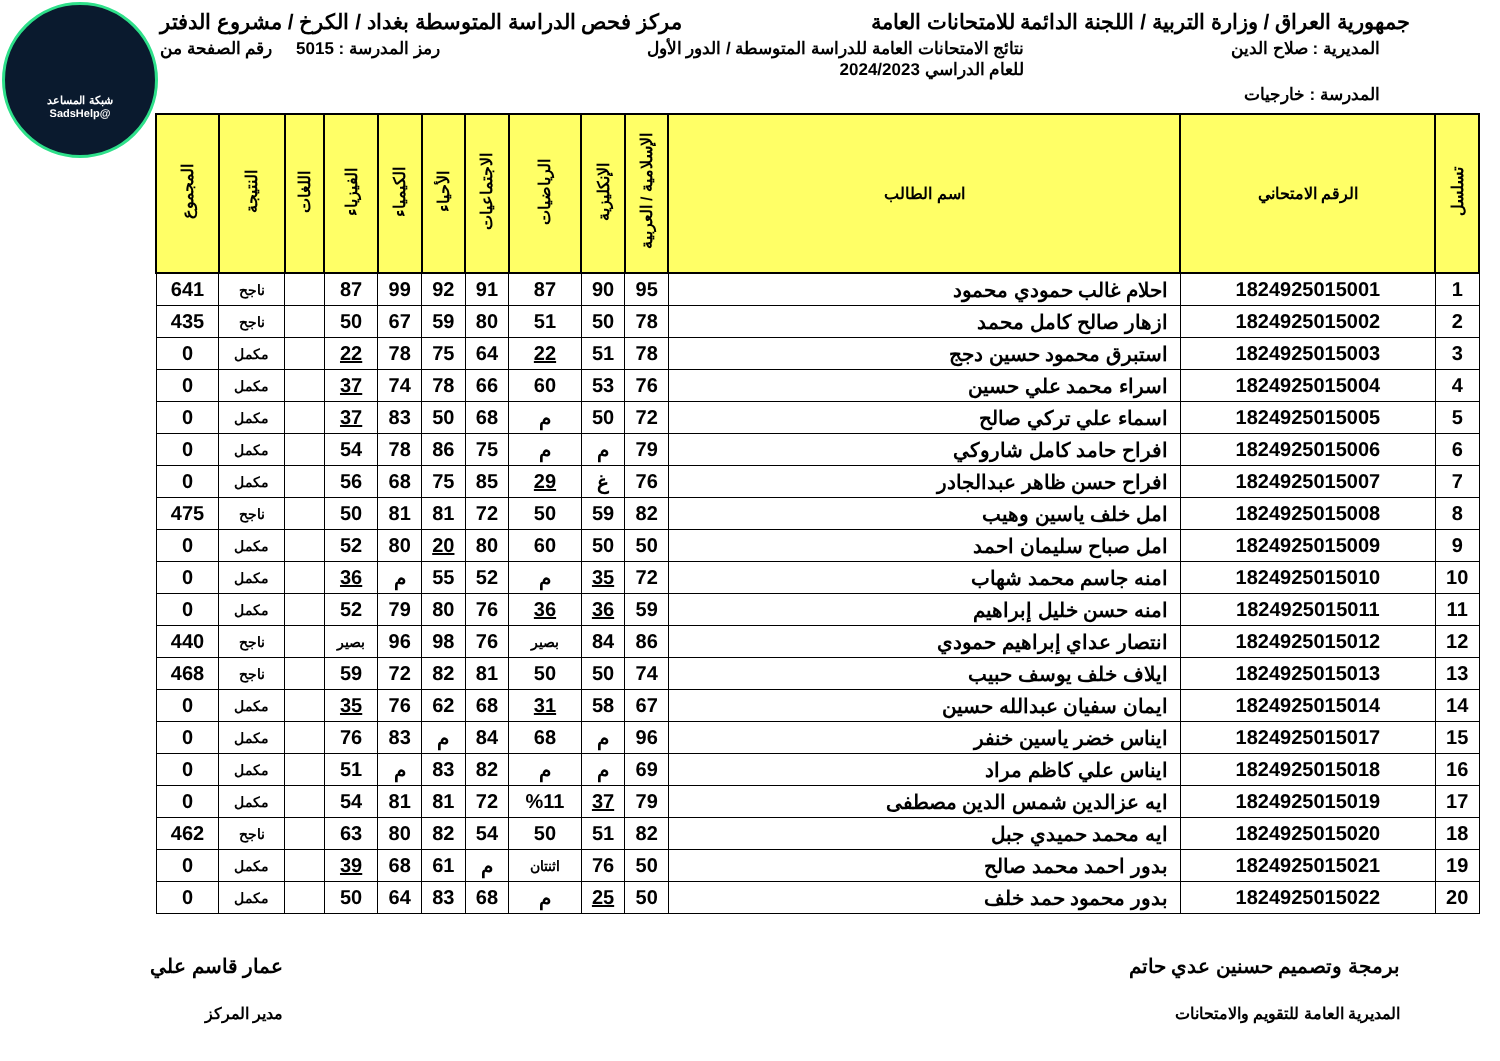شبكة المساعد
@SadsHelp
جمهورية العراق / وزارة التربية / اللجنة الدائمة للامتحانات العامة
مركز فحص الدراسة المتوسطة بغداد / الكرخ / مشروع الدفتر
المديرية : صلاح الدين نتائج الامتحانات العامة للدراسة المتوسطة / الدور الأول
للعام الدراسي 2024/2023
رمز المدرسة : 5015 رقم الصفحة من
المدرسة : خارجيات
| تسلسل | الرقم الامتحاني | اسم الطالب | الإسلامية / العربية | الإنكليزية | الرياضيات | الاجتماعيات | الأحياء | الكيمياء | الفيزياء | اللغات | النتيجة | المجموع |
| --- | --- | --- | --- | --- | --- | --- | --- | --- | --- | --- | --- | --- |
| 1 | 1824925015001 | احلام غالب حمودي محمود | 95 | 90 | 87 | 91 | 92 | 99 | 87 | | ناجح | 641 |
| 2 | 1824925015002 | ازهار صالح كامل محمد | 78 | 50 | 51 | 80 | 59 | 67 | 50 | | ناجح | 435 |
| 3 | 1824925015003 | استبرق محمود حسين دجج | 78 | 51 | 22 | 64 | 75 | 78 | 22 | | مكمل | 0 |
| 4 | 1824925015004 | اسراء محمد علي حسين | 76 | 53 | 60 | 66 | 78 | 74 | 37 | | مكمل | 0 |
| 5 | 1824925015005 | اسماء علي تركي صالح | 72 | 50 | م | 68 | 50 | 83 | 37 | | مكمل | 0 |
| 6 | 1824925015006 | افراح حامد كامل شاروكي | 79 | م | م | 75 | 86 | 78 | 54 | | مكمل | 0 |
| 7 | 1824925015007 | افراح حسن ظاهر عبدالجادر | 76 | غ | 29 | 85 | 75 | 68 | 56 | | مكمل | 0 |
| 8 | 1824925015008 | امل خلف ياسين وهيب | 82 | 59 | 50 | 72 | 81 | 81 | 50 | | ناجح | 475 |
| 9 | 1824925015009 | امل صباح سليمان احمد | 50 | 50 | 60 | 80 | 20 | 80 | 52 | | مكمل | 0 |
| 10 | 1824925015010 | امنه جاسم محمد شهاب | 72 | 35 | م | 52 | 55 | م | 36 | | مكمل | 0 |
| 11 | 1824925015011 | امنه حسن خليل إبراهيم | 59 | 36 | 36 | 76 | 80 | 79 | 52 | | مكمل | 0 |
| 12 | 1824925015012 | انتصار عداي إبراهيم حمودي | 86 | 84 | بصير | 76 | 98 | 96 | بصير | | ناجح | 440 |
| 13 | 1824925015013 | ايلاف خلف يوسف حبيب | 74 | 50 | 50 | 81 | 82 | 72 | 59 | | ناجح | 468 |
| 14 | 1824925015014 | ايمان سفيان عبدالله حسين | 67 | 58 | 31 | 68 | 62 | 76 | 35 | | مكمل | 0 |
| 15 | 1824925015017 | ايناس خضر ياسين خنفر | 96 | م | 68 | 84 | م | 83 | 76 | | مكمل | 0 |
| 16 | 1824925015018 | ايناس علي كاظم مراد | 69 | م | م | 82 | 83 | م | 51 | | مكمل | 0 |
| 17 | 1824925015019 | ايه عزالدين شمس الدين مصطفى | 79 | 37 | %11 | 72 | 81 | 81 | 54 | | مكمل | 0 |
| 18 | 1824925015020 | ايه محمد حميدي جبل | 82 | 51 | 50 | 54 | 82 | 80 | 63 | | ناجح | 462 |
| 19 | 1824925015021 | بدور احمد محمد صالح | 50 | 76 | اثنتان | م | 61 | 68 | 39 | | مكمل | 0 |
| 20 | 1824925015022 | بدور محمود حمد خلف | 50 | 25 | م | 68 | 83 | 64 | 50 | | مكمل | 0 |
برمجة وتصميم حسنين عدي حاتم
المديرية العامة للتقويم والامتحانات
عمار قاسم علي
مدير المركز